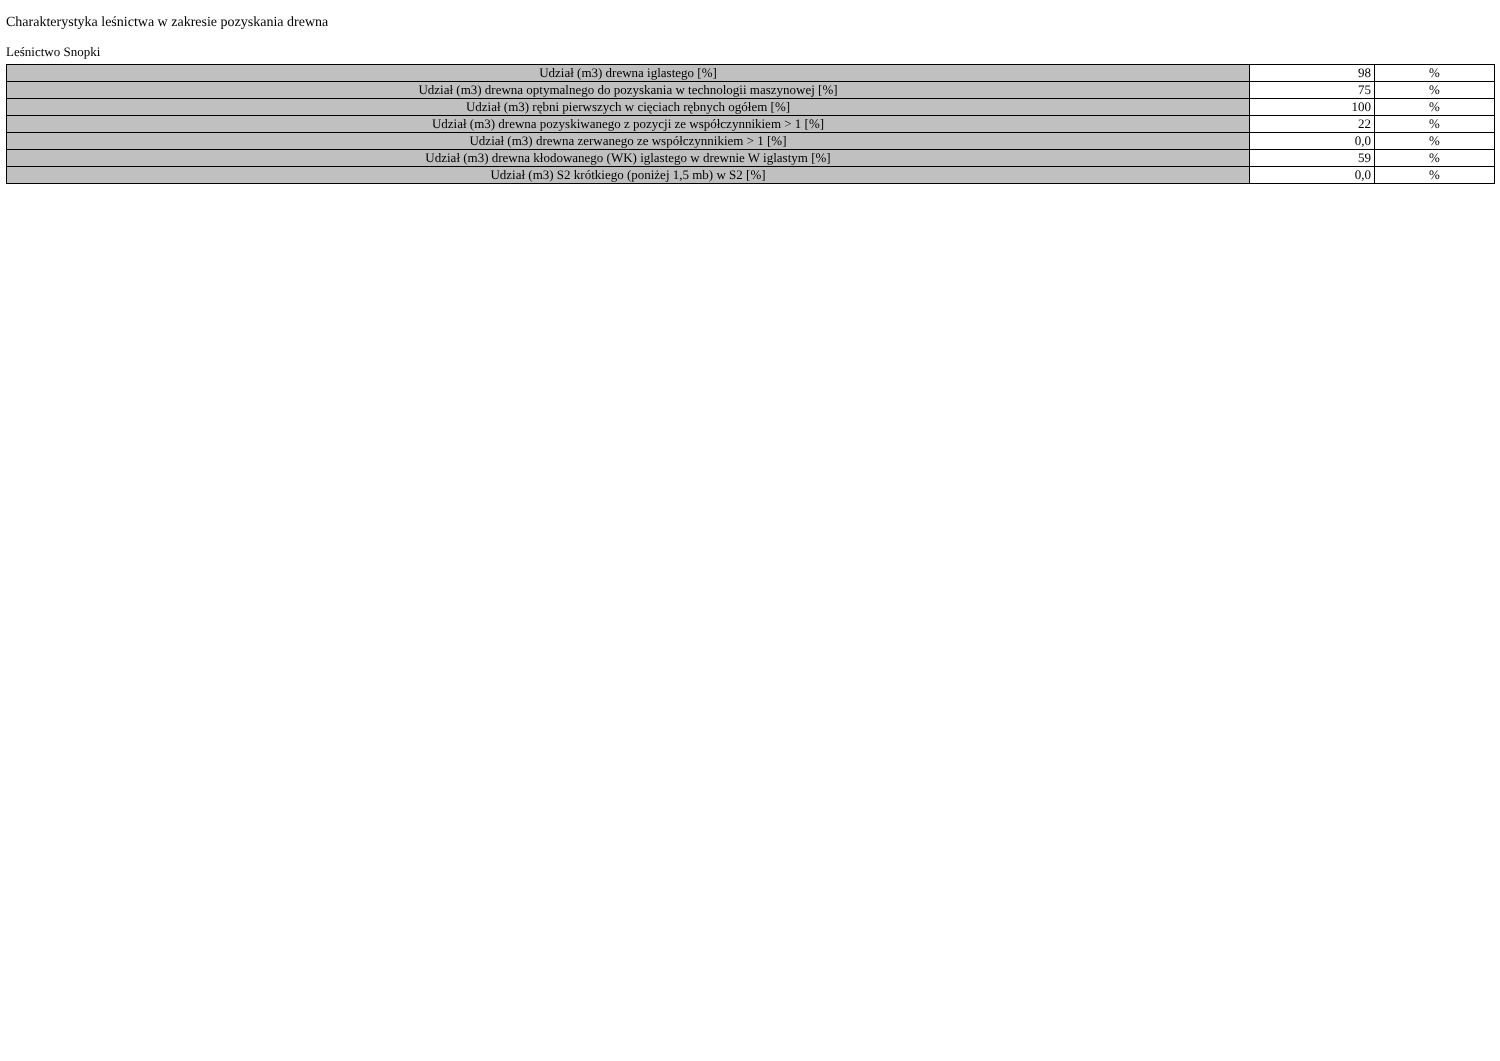Charakterystyka leśnictwa w zakresie pozyskania drewna
Leśnictwo Snopki
| Udział (m3) drewna iglastego [%] | 98 | % |
| Udział (m3) drewna optymalnego do pozyskania w technologii maszynowej [%] | 75 | % |
| Udział (m3) rębni pierwszych w cięciach rębnych ogółem [%] | 100 | % |
| Udział (m3) drewna pozyskiwanego z pozycji ze współczynnikiem > 1 [%] | 22 | % |
| Udział (m3) drewna zerwanego ze współczynnikiem > 1 [%] | 0,0 | % |
| Udział (m3) drewna kłodowanego (WK) iglastego w drewnie W iglastym [%] | 59 | % |
| Udział (m3) S2 krótkiego (poniżej 1,5 mb) w S2 [%] | 0,0 | % |